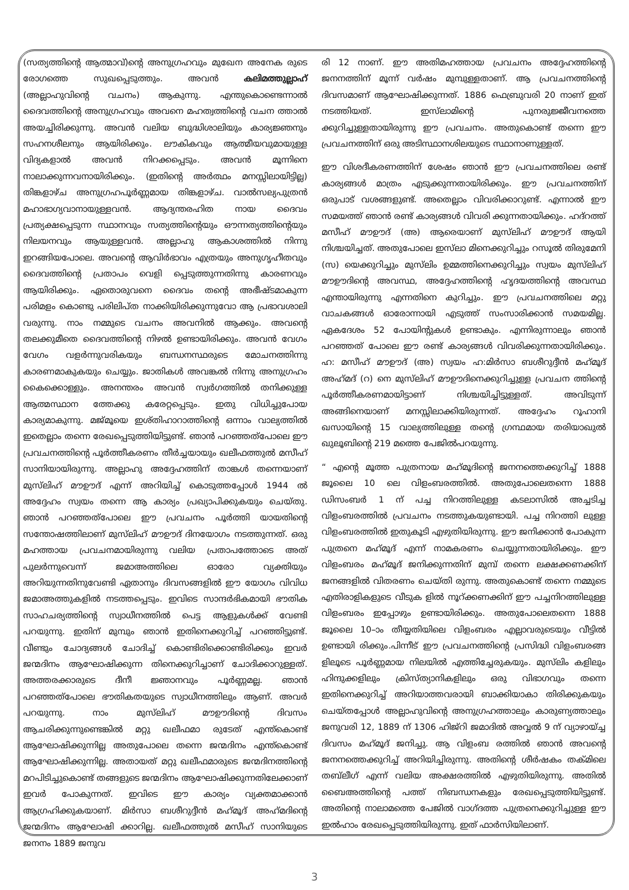(സത്യത്തിന്റെ ആത്മാവ്)ന്റെ അനുഗ്രഹവും മുഖേന അനേക രുടെ രോഗത്തെ സുഖപ്പെടുത്തും. അവൻ കലിമത്തുല്ലാഹ് (അല്ലാഹുവിന്റെ വചനം) ആകുന്നു. എന്തുകൊണ്ടെന്നാൽ ദൈവത്തിന്റെ അനുഗ്രഹവും അവനെ മഹത്വത്തിന്റെ വചന ത്താൽ അയച്ചിരിക്കുന്നു. അവൻ വലിയ ബുദ്ധിശാലിയും കാര്യജ്ഞനും സഹനശീലനും ആയിരിക്കും. ലൗകികവും ആത്മീയവുമായുള്ള വിദ്യകളാൽ അവൻ നിറക്കപ്പെടും. അവൻ മൂന്നിനെ നാലാക്കുന്നവനായിരിക്കും. (ഇതിന്റെ അർത്ഥം മനസ്സിലായിട്ടില്ല) തിങ്കളാഴ്ച അനുഗ്രഹപൂർണ്ണമായ തിങ്കളാഴ്ച. വാൽസല്യപുത്രൻ മഹാഭാഗ്യവാനായുള്ളവൻ. ആദ്യന്തരഹിത നായ ദൈവം പ്രത്യക്ഷപ്പെടുന്ന സ്ഥാനവും സത്യത്തിന്റെയും ഔന്നത്യത്തിന്റെയും നിലയനവും ആയുള്ളവൻ. അല്ലാഹു ആകാശത്തിൽ നിന്നു ഇറങ്ങിയപോലെ. അവന്റെ ആവിർഭാവം എത്രയും അനുഗൃഹീതവും ദൈവത്തിന്റെ പ്രതാപം വെളി പ്പെടുത്തുന്നതിന്നു കാരണവും ആയിരിക്കും. ഏതൊരുവനെ ദൈവം തന്റെ അഭീഷ്ടമാകുന്ന പരിമളം കൊണ്ടു പരിലിപ്ത നാക്കിയിരിക്കുന്നുവോ ആ പ്രഭാവശാലി വരുന്നു. നാം നമ്മുടെ വചനം അവനിൽ ആക്കും. അവന്റെ തലക്കുമീതെ ദൈവത്തിന്റെ നിഴൽ ഉണ്ടായിരിക്കും. അവൻ വേഗം വേഗം വളർന്നുവരികയും ബന്ധനസ്ഥരുടെ മോചനത്തിന്നു കാരണമാകുകയും ചെയ്യും. ജാതികൾ അവങ്കൽ നിന്നു അനുഗ്രഹം കൈക്കൊള്ളും. അനന്തരം അവൻ സ്വർഗത്തിൽ തനിക്കുള്ള ആത്മസ്ഥാന ത്തേക്കു കരേറ്റപ്പെടും. ഇതു വിധിച്ചുപോയ കാര്യമാകുന്നു. മജ്മൂയെ ഇശ്തിഹാറാത്തിന്റെ ഒന്നാം വാല്യത്തിൽ ഇതെല്ലാം തന്നെ രേഖപ്പെടുത്തിയിട്ടുണ്ട്. ഞാൻ പറഞ്ഞത്പോലെ ഈ പ്രവചനത്തിന്റെ പൂർത്തീകരണം തീർച്ചയായും ഖലീഫത്തുൽ മസീഹ് സാനിയായിരുന്നു. അല്ലാഹു അദ്ദേഹത്തിന് താങ്കൾ തന്നെയാണ് മുസ്‌ലിഹ് മൗഊദ് എന്ന് അറിയിച്ച് കൊടുത്തപ്പോൾ 1944 ൽ അദ്ദേഹം സ്വയം തന്നെ ആ കാര്യം പ്രഖ്യാപിക്കുകയും ചെയ്തു. ഞാൻ പറഞ്ഞത്പോലെ ഈ പ്രവചനം പൂർത്തി യായതിന്റെ സന്തോഷത്തിലാണ് മുസ്‌ലിഹ് മൗഊദ് ദിനയോഗം നടത്തുന്നത്. ഒരു മഹത്തായ പ്രവചനമായിരുന്നു വലിയ പ്രതാപത്തോടെ അത് പുലർന്നുവെന്ന് ജമാഅത്തിലെ ഓരോ വ്യക്തിയും അറിയുന്നതിനുവേണ്ടി ഏതാനും ദിവസങ്ങളിൽ ഈ യോഗം വിവിധ ജമാഅത്തുകളിൽ നടത്തപ്പെടും. ഇവിടെ സാന്ദർഭികമായി ഭൗതിക സാഹചര്യത്തിന്റെ സ്വാധീനത്തിൽ പെട്ട ആളുകൾക്ക് വേണ്ടി പറയുന്നു. ഇതിന് മുമ്പും ഞാൻ ഇതിനെക്കുറിച്ച് പറഞ്ഞിട്ടുണ്ട്. വീണ്ടും ചോദ്യങ്ങൾ ചോദിച്ച് കൊണ്ടിരിക്കൊണ്ടിരിക്കും ഇവർ ജന്മദിനം ആഘോഷിക്കുന്ന തിനെക്കുറിച്ചാണ് ചോദിക്കാറുള്ളത്. അത്തരക്കാരുടെ ദീനീ ജ്ഞാനവും പൂർണ്ണമല്ല. ഞാൻ പറഞ്ഞത്പോലെ ഭൗതികതയുടെ സ്വാധീനത്തിലും ആണ്. അവർ പറയുന്നു. നാം മുസ്‌ലിഹ് മൗഊദിന്റെ ദിവസം ആചരിക്കുന്നുണ്ടെങ്കിൽ മറ്റു ഖലീഫമാ രുടേത് എന്ത്കൊണ്ട് ആഘോഷിക്കുന്നില്ല അതുപോലെ തന്നെ ജന്മദിനം എന്ത്കൊണ്ട് ആഘോഷിക്കുന്നില്ല. അതായത് മറ്റു ഖലീഫമാരുടെ ജന്മദിനത്തിന്റെ മറപിടിച്ചുകൊണ്ട് തങ്ങളുടെ ജന്മദിനം ആഘോഷിക്കുന്നതിലേക്കാണ് ഇവർ പോകുന്നത്. ഇവിടെ ഈ കാര്യം വ്യക്തമാക്കാൻ ആഗ്രഹിക്കുകയാണ്. മിർസാ ബശീറുദ്ദീൻ മഹ്‌മൂദ് അഹ്‌മദിന്റെ ജന്മദിനം ആഘോഷി ക്കാറില്ല. ഖലീഫത്തുൽ മസീഹ് സാനിയുടെ ജനനം 1889 ജനുവ
രി 12 നാണ്. ഈ അതിമഹത്തായ പ്രവചനം അദ്ദേഹത്തിന്റെ ജനനത്തിന് മൂന്ന് വർഷം മുമ്പുള്ളതാണ്. ആ പ്രവചനത്തിന്റെ ദിവസമാണ് ആഘോഷിക്കുന്നത്. 1886 ഫെബ്രുവരി 20 നാണ് ഇത് നടത്തിയത്. ഇസ്‌ലാമിന്റെ പുനരുജ്ജീവനത്തെ ക്കുറിച്ചുള്ളതായിരുന്നു ഈ പ്രവചനം. അതുകൊണ്ട് തന്നെ ഈ പ്രവചനത്തിന് ഒരു അടിസ്ഥാനശിലയുടെ സ്ഥാനാണുള്ളത്.
ഈ വിശദീകരണത്തിന് ശേഷം ഞാൻ ഈ പ്രവചനത്തിലെ രണ്ട് കാര്യങ്ങൾ മാത്രം എടുക്കുന്നതായിരിക്കും. ഈ പ്രവചനത്തിന് ഒരുപാട് വശങ്ങളുണ്ട്. അതെല്ലാം വിവരിക്കാറുണ്ട്. എന്നാൽ ഈ സമയത്ത് ഞാൻ രണ്ട് കാര്യങ്ങൾ വിവരി ക്കുന്നതായിക്കും. ഹദ്റത്ത് മസീഹ് മൗഊദ് (അ) ആരെയാണ് മുസ്‌ലിഹ് മൗഊദ് ആയി നിശ്ചയിച്ചത്. അതുപോലെ ഇസ്‌ലാ മിനെക്കുറിച്ചും റസൂൽ തിരുമേനി (സ) യെക്കുറിച്ചും മുസ്‌ലിം ഉമ്മത്തിനെക്കുറിച്ചും സ്വയം മുസ്‌ലിഹ് മൗഊദിന്റെ അവസ്ഥ, അദ്ദേഹത്തിന്റെ ഹൃദയത്തിന്റെ അവസ്ഥ എന്തായിരുന്നു എന്നതിനെ കുറിച്ചും. ഈ പ്രവചനത്തിലെ മറ്റു വാചകങ്ങൾ ഓരോന്നായി എടുത്ത് സംസാരിക്കാൻ സമയമില്ല. ഏകദേശം 52 പോയിന്റുകൾ ഉണ്ടാകും. എന്നിരുന്നാലും ഞാൻ പറഞ്ഞത് പോലെ ഈ രണ്ട് കാര്യങ്ങൾ വിവരിക്കുന്നതായിരിക്കും. ഹ: മസീഹ് മൗഊദ് (അ) സ്വയം ഹ:മിർസാ ബശീറുദ്ദീൻ മഹ്‌മൂദ് അഹ്‌മദ് (റ) നെ മുസ്‌ലിഹ് മൗഊദിനെക്കുറിച്ചുള്ള പ്രവചന ത്തിന്റെ പൂർത്തീകരണമായിട്ടാണ് നിശ്ചയിച്ചിട്ടുള്ളത്. അവിടുന്ന് അങ്ങിനെയാണ് മനസ്സിലാക്കിയിരുന്നത്. അദ്ദേഹം റൂഹാനി ഖസായിന്റെ 15 വാല്യത്തിലുള്ള തന്റെ ഗ്രന്ഥമായ തരിയാഖുൽ ഖുലൂബിന്റെ 219 മത്തെ പേജിൽപറയുന്നു.
“ എന്റെ മൂത്ത പുത്രനായ മഹ്‌മൂദിന്റെ ജനനത്തെക്കുറിച്ച് 1888 ജൂലൈ 10 ലെ വിളംബരത്തിൽ. അതുപോലെതന്നെ 1888 ഡിസംബർ 1 ന് പച്ച നിറത്തിലുള്ള കടലാസിൽ അച്ചടിച്ച വിളംബരത്തിൽ പ്രവചനം നടത്തുകയുണ്ടായി. പച്ച നിറത്തി ലുള്ള വിളംബരത്തിൽ ഇതുകൂടി എഴുതിയിരുന്നു. ഈ ജനിക്കാൻ പോകുന്ന പുത്രനെ മഹ്‌മൂദ് എന്ന് നാമകരണം ചെയ്യുന്നതായിരിക്കും. ഈ വിളംബരം മഹ്‌മൂദ് ജനിക്കുന്നതിന് മുമ്പ് തന്നെ ലക്ഷക്കണക്കിന് ജനങ്ങളിൽ വിതരണം ചെയ്തി രുന്നു. അതുകൊണ്ട് തന്നെ നമ്മുടെ എതിരാളികളുടെ വീടുക ളിൽ നൂറ്ക്കണക്കിന് ഈ പച്ചനിറത്തിലുള്ള വിളംബരം ഇപ്പോഴും ഉണ്ടായിരിക്കും. അതുപോലെതന്നെ 1888 ജൂലൈ 10–ാം തീയ്യതിയിലെ വിളംബരം എല്ലാവരുടെയും വീട്ടിൽ ഉണ്ടായി രിക്കും.പിന്നീട് ഈ പ്രവചനത്തിന്റെ പ്രസിദ്ധി വിളംബരങ്ങ ളിലൂടെ പൂർണ്ണമായ നിലയിൽ എത്തിച്ചേരുകയും. മുസ്‌ലിം കളിലും ഹിന്ദുക്കളിലും ക്രിസ്ത്യാനികളിലും ഒരു വിഭാഗവും തന്നെ ഇതിനെക്കുറിച്ച് അറിയാത്തവരായി ബാക്കിയാകാ തിരിക്കുകയും ചെയ്തപ്പോൾ അല്ലാഹുവിന്റെ അനുഗ്രഹത്താലും കാരുണ്യത്താലും ജനുവരി 12, 1889 ന് 1306 ഹിജ്റി ജമാദിൽ അവ്വൽ 9 ന് വ്യാഴായ്ച്ച ദിവസം മഹ്‌മൂദ് ജനിച്ചു. ആ വിളംബ രത്തിൽ ഞാൻ അവന്റെ ജനനത്തെക്കുറിച്ച് അറിയിച്ചിരുന്നു. അതിന്റെ ശീർഷകം തക്മിലെ തബ്‌ലീഗ് എന്ന് വലിയ അക്ഷരത്തിൽ എഴുതിയിരുന്നു. അതിൽ ബൈഅത്തിന്റെ പത്ത് നിബന്ധനകളും രേഖപ്പെടുത്തിയിട്ടുണ്ട്. അതിന്റെ നാലാമത്തെ പേജിൽ വാഗ്ദത്ത പുത്രനെക്കുറിച്ചുള്ള ഈ ഇൽഹാം രേഖപ്പെടുത്തിയിരുന്നു. ഇത് ഫാർസിയിലാണ്.
3